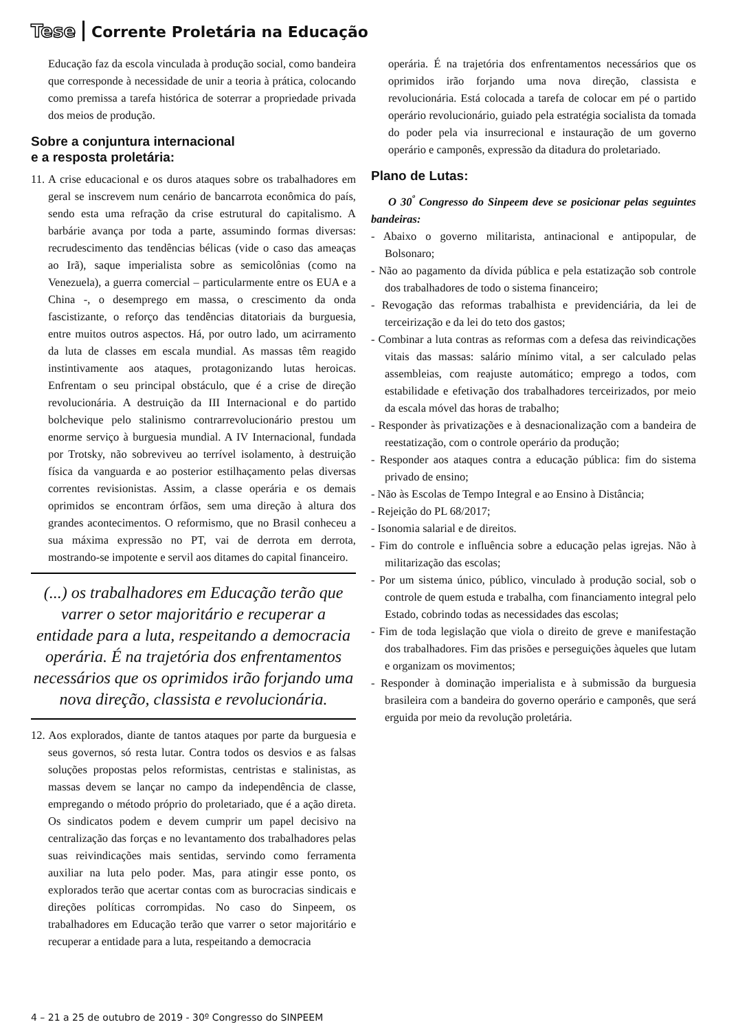Tese Corrente Proletária na Educação
Educação faz da escola vinculada à produção social, como bandeira que corresponde à necessidade de unir a teoria à prática, colocando como premissa a tarefa histórica de soterrar a propriedade privada dos meios de produção.
Sobre a conjuntura internacional
e a resposta proletária:
11. A crise educacional e os duros ataques sobre os trabalhadores em geral se inscrevem num cenário de bancarrota econômica do país, sendo esta uma refração da crise estrutural do capitalismo. A barbárie avança por toda a parte, assumindo formas diversas: recrudescimento das tendências bélicas (vide o caso das ameaças ao Irã), saque imperialista sobre as semicolônias (como na Venezuela), a guerra comercial – particularmente entre os EUA e a China -, o desemprego em massa, o crescimento da onda fascistizante, o reforço das tendências ditatoriais da burguesia, entre muitos outros aspectos. Há, por outro lado, um acirramento da luta de classes em escala mundial. As massas têm reagido instintivamente aos ataques, protagonizando lutas heroicas. Enfrentam o seu principal obstáculo, que é a crise de direção revolucionária. A destruição da III Internacional e do partido bolchevique pelo stalinismo contrarrevolucionário prestou um enorme serviço à burguesia mundial. A IV Internacional, fundada por Trotsky, não sobreviveu ao terrível isolamento, à destruição física da vanguarda e ao posterior estilhaçamento pelas diversas correntes revisionistas. Assim, a classe operária e os demais oprimidos se encontram órfãos, sem uma direção à altura dos grandes acontecimentos. O reformismo, que no Brasil conheceu a sua máxima expressão no PT, vai de derrota em derrota, mostrando-se impotente e servil aos ditames do capital financeiro.
(...) os trabalhadores em Educação terão que varrer o setor majoritário e recuperar a entidade para a luta, respeitando a democracia operária. É na trajetória dos enfrentamentos necessários que os oprimidos irão forjando uma nova direção, classista e revolucionária.
12. Aos explorados, diante de tantos ataques por parte da burguesia e seus governos, só resta lutar. Contra todos os desvios e as falsas soluções propostas pelos reformistas, centristas e stalinistas, as massas devem se lançar no campo da independência de classe, empregando o método próprio do proletariado, que é a ação direta. Os sindicatos podem e devem cumprir um papel decisivo na centralização das forças e no levantamento dos trabalhadores pelas suas reivindicações mais sentidas, servindo como ferramenta auxiliar na luta pelo poder. Mas, para atingir esse ponto, os explorados terão que acertar contas com as burocracias sindicais e direções políticas corrompidas. No caso do Sinpeem, os trabalhadores em Educação terão que varrer o setor majoritário e recuperar a entidade para a luta, respeitando a democracia
operária. É na trajetória dos enfrentamentos necessários que os oprimidos irão forjando uma nova direção, classista e revolucionária. Está colocada a tarefa de colocar em pé o partido operário revolucionário, guiado pela estratégia socialista da tomada do poder pela via insurrecional e instauração de um governo operário e camponês, expressão da ditadura do proletariado.
Plano de Lutas:
O 30<sup>º</sup> Congresso do Sinpeem deve se posicionar pelas seguintes bandeiras:
- Abaixo o governo militarista, antinacional e antipopular, de Bolsonaro;
- Não ao pagamento da dívida pública e pela estatização sob controle dos trabalhadores de todo o sistema financeiro;
- Revogação das reformas trabalhista e previdenciária, da lei de terceirização e da lei do teto dos gastos;
- Combinar a luta contras as reformas com a defesa das reivindicações vitais das massas: salário mínimo vital, a ser calculado pelas assembleias, com reajuste automático; emprego a todos, com estabilidade e efetivação dos trabalhadores terceirizados, por meio da escala móvel das horas de trabalho;
- Responder às privatizações e à desnacionalização com a bandeira de reestatização, com o controle operário da produção;
- Responder aos ataques contra a educação pública: fim do sistema privado de ensino;
- Não às Escolas de Tempo Integral e ao Ensino à Distância;
- Rejeição do PL 68/2017;
- Isonomia salarial e de direitos.
- Fim do controle e influência sobre a educação pelas igrejas. Não à militarização das escolas;
- Por um sistema único, público, vinculado à produção social, sob o controle de quem estuda e trabalha, com financiamento integral pelo Estado, cobrindo todas as necessidades das escolas;
- Fim de toda legislação que viola o direito de greve e manifestação dos trabalhadores. Fim das prisões e perseguições àqueles que lutam e organizam os movimentos;
- Responder à dominação imperialista e à submissão da burguesia brasileira com a bandeira do governo operário e camponês, que será erguida por meio da revolução proletária.
4 – 21 a 25 de outubro de 2019 - 30º Congresso do SINPEEM